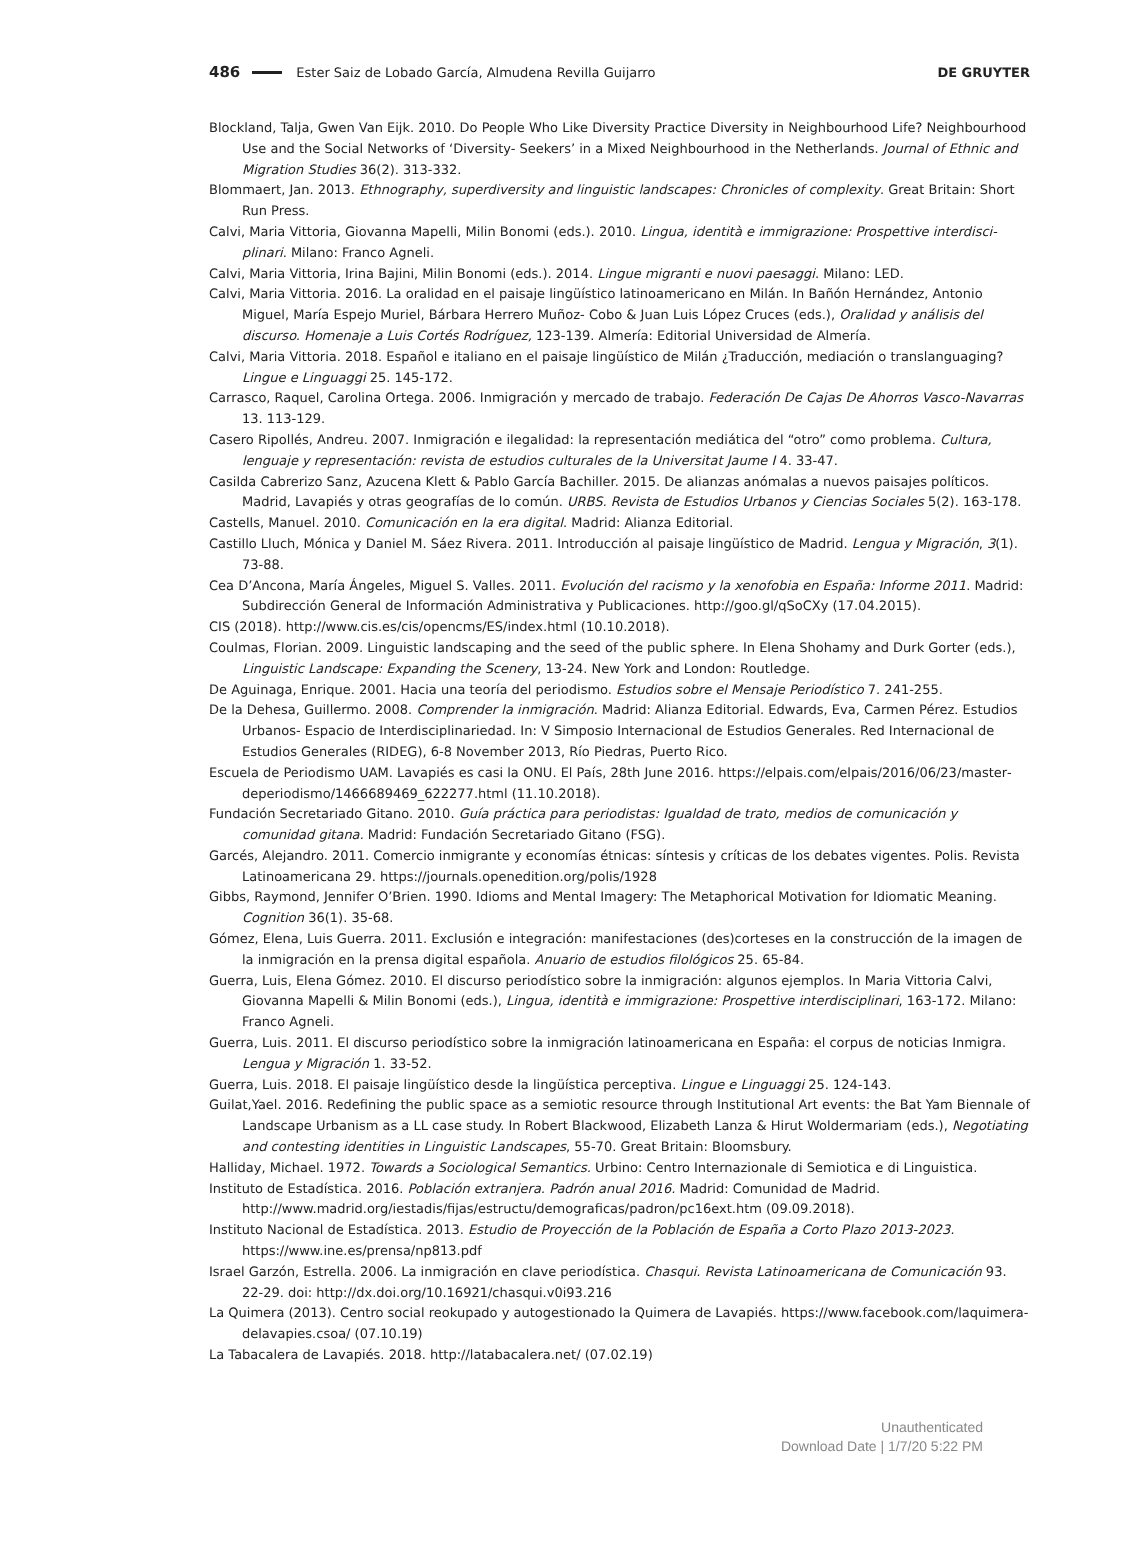486 Ester Saiz de Lobado García, Almudena Revilla Guijarro DE GRUYTER
Blockland, Talja, Gwen Van Eijk. 2010. Do People Who Like Diversity Practice Diversity in Neighbourhood Life? Neighbourhood Use and the Social Networks of ‘Diversity- Seekers’ in a Mixed Neighbourhood in the Netherlands. Journal of Ethnic and Migration Studies 36(2). 313-332.
Blommaert, Jan. 2013. Ethnography, superdiversity and linguistic landscapes: Chronicles of complexity. Great Britain: Short Run Press.
Calvi, Maria Vittoria, Giovanna Mapelli, Milin Bonomi (eds.). 2010. Lingua, identità e immigrazione: Prospettive interdisci­plinari. Milano: Franco Agneli.
Calvi, Maria Vittoria, Irina Bajini, Milin Bonomi (eds.). 2014. Lingue migranti e nuovi paesaggi. Milano: LED.
Calvi, Maria Vittoria. 2016. La oralidad en el paisaje lingüístico latinoamericano en Milán. In Bañón Hernández, Antonio Miguel, María Espejo Muriel, Bárbara Herrero Muñoz- Cobo & Juan Luis López Cruces (eds.), Oralidad y análisis del discurso. Homenaje a Luis Cortés Rodríguez, 123-139. Almería: Editorial Universidad de Almería.
Calvi, Maria Vittoria. 2018. Español e italiano en el paisaje lingüístico de Milán ¿Traducción, mediación o translanguaging? Lingue e Linguaggi 25. 145-172.
Carrasco, Raquel, Carolina Ortega. 2006. Inmigración y mercado de trabajo. Federación De Cajas De Ahorros Vasco-Navarras 13. 113-129.
Casero Ripollés, Andreu. 2007. Inmigración e ilegalidad: la representación mediática del “otro” como problema. Cultura, lenguaje y representación: revista de estudios culturales de la Universitat Jaume I 4. 33-47.
Casilda Cabrerizo Sanz, Azucena Klett & Pablo García Bachiller. 2015. De alianzas anómalas a nuevos paisajes políticos. Madrid, Lavapiés y otras geografías de lo común. URBS. Revista de Estudios Urbanos y Ciencias Sociales 5(2). 163-178.
Castells, Manuel. 2010. Comunicación en la era digital. Madrid: Alianza Editorial.
Castillo Lluch, Mónica y Daniel M. Sáez Rivera. 2011. Introducción al paisaje lingüístico de Madrid. Lengua y Migración, 3(1). 73-88.
Cea D’Ancona, María Ángeles, Miguel S. Valles. 2011. Evolución del racismo y la xenofobia en España: Informe 2011. Madrid: Subdirección General de Información Administrativa y Publicaciones. http://goo.gl/qSoCXy (17.04.2015).
CIS (2018). http://www.cis.es/cis/opencms/ES/index.html (10.10.2018).
Coulmas, Florian. 2009. Linguistic landscaping and the seed of the public sphere. In Elena Shohamy and Durk Gorter (eds.), Linguistic Landscape: Expanding the Scenery, 13-24. New York and London: Routledge.
De Aguinaga, Enrique. 2001. Hacia una teoría del periodismo. Estudios sobre el Mensaje Periodístico 7. 241-255.
De la Dehesa, Guillermo. 2008. Comprender la inmigración. Madrid: Alianza Editorial. Edwards, Eva, Carmen Pérez. Estudios Urbanos- Espacio de Interdisciplinariedad. In: V Simposio Internacional de Estudios Generales. Red Internacional de Estudios Generales (RIDEG), 6-8 November 2013, Río Piedras, Puerto Rico.
Escuela de Periodismo UAM. Lavapiés es casi la ONU. El País, 28th June 2016. https://elpais.com/elpais/2016/06/23/master­deperiodismo/1466689469_622277.html (11.10.2018).
Fundación Secretariado Gitano. 2010. Guía práctica para periodistas: Igualdad de trato, medios de comunicación y comunidad gitana. Madrid: Fundación Secretariado Gitano (FSG).
Garcés, Alejandro. 2011. Comercio inmigrante y economías étnicas: síntesis y críticas de los debates vigentes. Polis. Revista Latinoamericana 29. https://journals.openedition.org/polis/1928
Gibbs, Raymond, Jennifer O’Brien. 1990. Idioms and Mental Imagery: The Metaphorical Motivation for Idiomatic Meaning. Cognition 36(1). 35-68.
Gómez, Elena, Luis Guerra. 2011. Exclusión e integración: manifestaciones (des)corteses en la construcción de la imagen de la inmigración en la prensa digital española. Anuario de estudios filológicos 25. 65-84.
Guerra, Luis, Elena Gómez. 2010. El discurso periodístico sobre la inmigración: algunos ejemplos. In Maria Vittoria Calvi, Giovanna Mapelli & Milin Bonomi (eds.), Lingua, identità e immigrazione: Prospettive interdisciplinari, 163-172. Milano: Franco Agneli.
Guerra, Luis. 2011. El discurso periodístico sobre la inmigración latinoamericana en España: el corpus de noticias Inmigra. Lengua y Migración 1. 33-52.
Guerra, Luis. 2018. El paisaje lingüístico desde la lingüística perceptiva. Lingue e Linguaggi 25. 124-143.
Guilat,Yael. 2016. Redefining the public space as a semiotic resource through Institutional Art events: the Bat Yam Biennale of Landscape Urbanism as a LL case study. In Robert Blackwood, Elizabeth Lanza & Hirut Woldermariam (eds.), Negotiating and contesting identities in Linguistic Landscapes, 55-70. Great Britain: Bloomsbury.
Halliday, Michael. 1972. Towards a Sociological Semantics. Urbino: Centro Internazionale di Semiotica e di Linguistica.
Instituto de Estadística. 2016. Población extranjera. Padrón anual 2016. Madrid: Comunidad de Madrid. http://www.madrid.org/iestadis/fijas/estructu/demograficas/padron/pc16ext.htm (09.09.2018).
Instituto Nacional de Estadística. 2013. Estudio de Proyección de la Población de España a Corto Plazo 2013-2023. https://www.ine.es/prensa/np813.pdf
Israel Garzón, Estrella. 2006. La inmigración en clave periodística. Chasqui. Revista Latinoamericana de Comunicación 93. 22-29. doi: http://dx.doi.org/10.16921/chasqui.v0i93.216
La Quimera (2013). Centro social reokupado y autogestionado la Quimera de Lavapiés. https://www.facebook.com/laquimera­delavapies.csoa/ (07.10.19)
La Tabacalera de Lavapiés. 2018. http://latabacalera.net/ (07.02.19)
Unauthenticated
Download Date | 1/7/20 5:22 PM